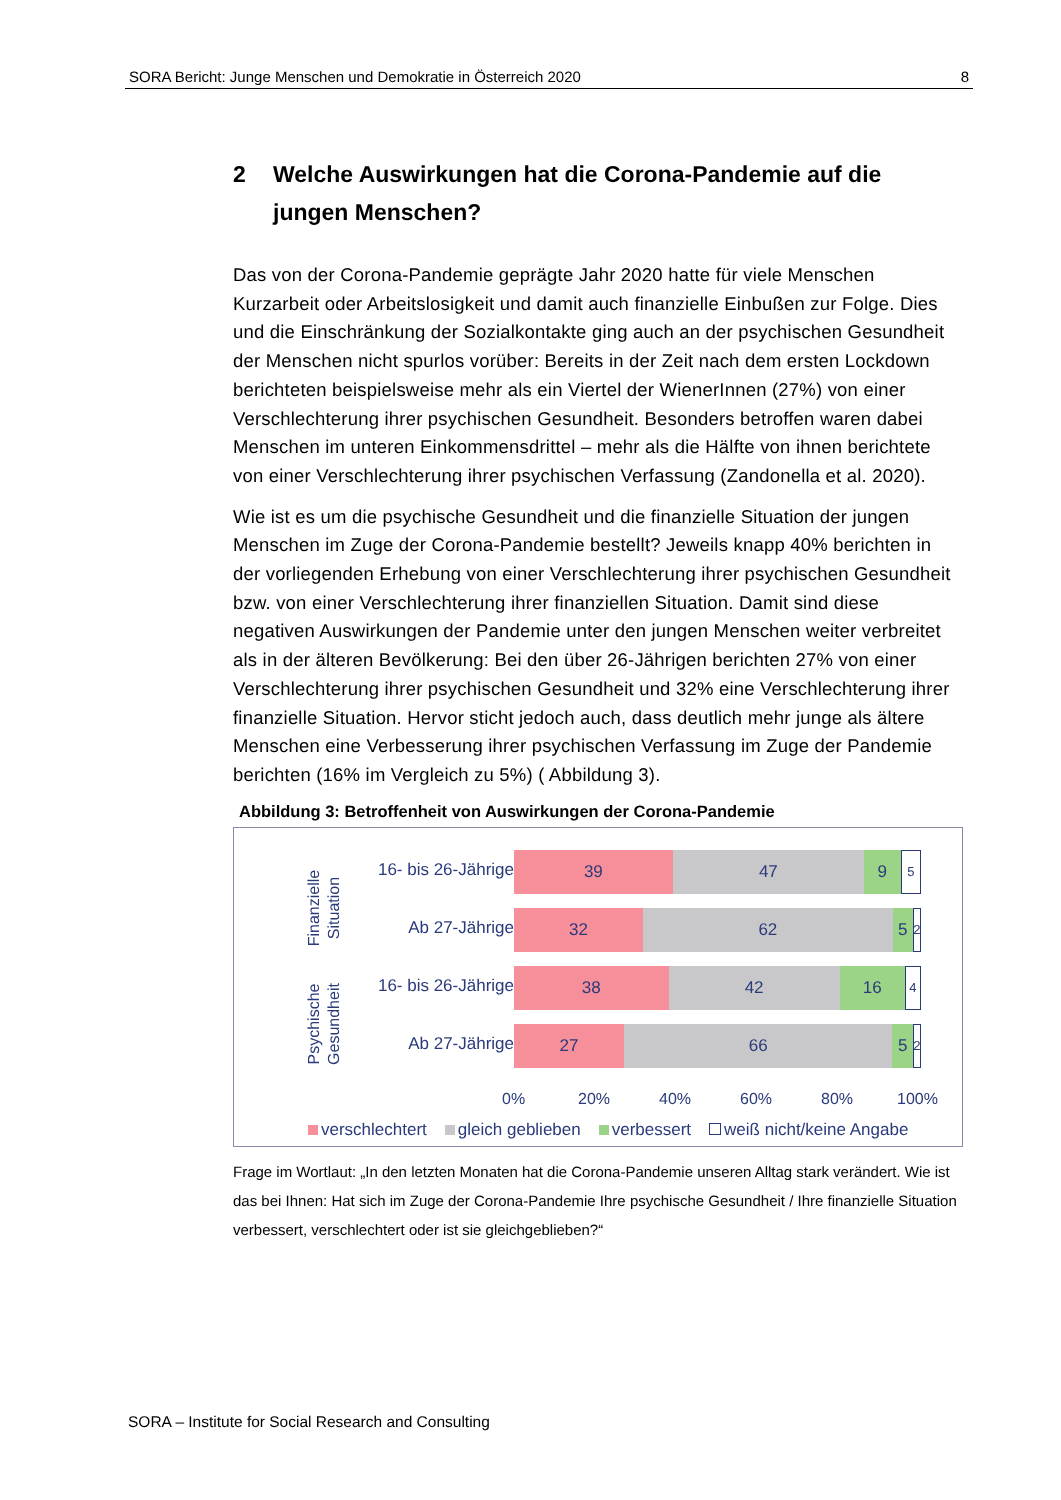SORA Bericht: Junge Menschen und Demokratie in Österreich 2020 8
2 Welche Auswirkungen hat die Corona-Pandemie auf die jungen Menschen?
Das von der Corona-Pandemie geprägte Jahr 2020 hatte für viele Menschen Kurzarbeit oder Arbeitslosigkeit und damit auch finanzielle Einbußen zur Folge. Dies und die Einschränkung der Sozialkontakte ging auch an der psychischen Gesundheit der Menschen nicht spurlos vorüber: Bereits in der Zeit nach dem ersten Lockdown berichteten beispielsweise mehr als ein Viertel der WienerInnen (27%) von einer Verschlechterung ihrer psychischen Gesundheit. Besonders betroffen waren dabei Menschen im unteren Einkommensdrittel – mehr als die Hälfte von ihnen berichtete von einer Verschlechterung ihrer psychischen Verfassung (Zandonella et al. 2020).
Wie ist es um die psychische Gesundheit und die finanzielle Situation der jungen Menschen im Zuge der Corona-Pandemie bestellt? Jeweils knapp 40% berichten in der vorliegenden Erhebung von einer Verschlechterung ihrer psychischen Gesundheit bzw. von einer Verschlechterung ihrer finanziellen Situation. Damit sind diese negativen Auswirkungen der Pandemie unter den jungen Menschen weiter verbreitet als in der älteren Bevölkerung: Bei den über 26-Jährigen berichten 27% von einer Verschlechterung ihrer psychischen Gesundheit und 32% eine Verschlechterung ihrer finanzielle Situation. Hervor sticht jedoch auch, dass deutlich mehr junge als ältere Menschen eine Verbesserung ihrer psychischen Verfassung im Zuge der Pandemie berichten (16% im Vergleich zu 5%) ( Abbildung 3).
Abbildung 3: Betroffenheit von Auswirkungen der Corona-Pandemie
Finanzielle Situation
16- bis 26-Jährige
39 47 9
5
Ab 27-Jährige
32 62 5
2
Psychische Gesundheit
16- bis 26-Jährige
38 42 16
4
Ab 27-Jährige
27 66 5
2
0% 20% 40% 60% 80% 100%
verschlechtert gleich geblieben verbessert weiß nicht/keine Angabe
Frage im Wortlaut: „In den letzten Monaten hat die Corona-Pandemie unseren Alltag stark verändert. Wie ist das bei Ihnen: Hat sich im Zuge der Corona-Pandemie Ihre psychische Gesundheit / Ihre finanzielle Situation verbessert, verschlechtert oder ist sie gleichgeblieben?“
SORA – Institute for Social Research and Consulting